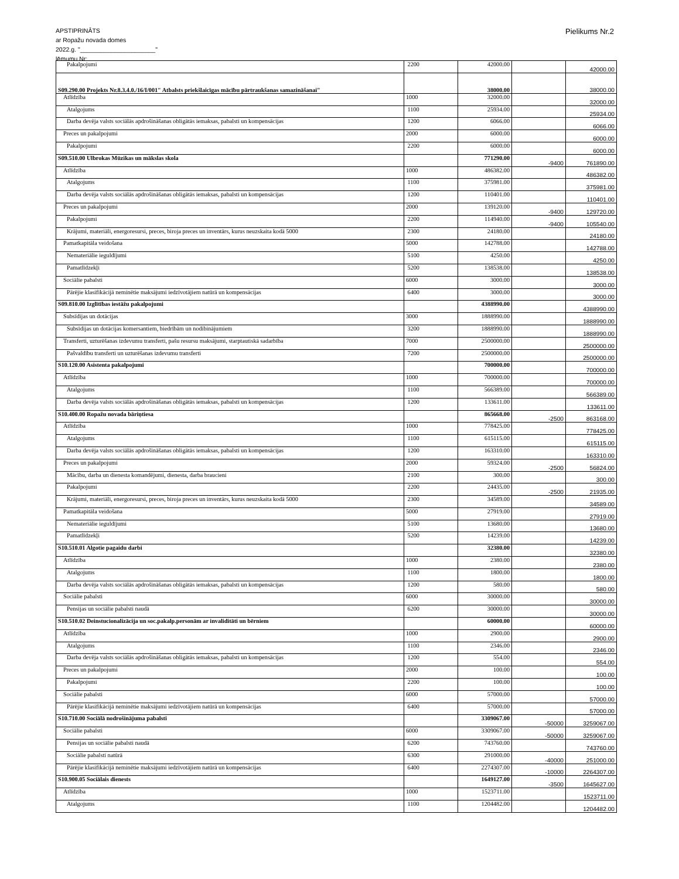APSTIPRINĀTS
ar Ropažu novada domes
2022.g. "______________________"
lēmumu Nr:
Pielikums Nr.2
| Pakalpojumi | 2200 | 42000.00 | | 42000.00 |
| S09.290.00 Projekts Nr.8.3.4.0./16/I/001" Atbalsts priekšlaicīgas mācību pārtraukšanas samazināšanai" | | 38000.00 | | 38000.00 |
| Atlīdzība | 1000 | 32000.00 | | 32000.00 |
| Atalgojums | 1100 | 25934.00 | | 25934.00 |
| Darba devēja valsts sociālās apdrošināšanas obligātās iemaksas, pabalsti un kompensācijas | 1200 | 6066.00 | | 6066.00 |
| Preces un pakalpojumi | 2000 | 6000.00 | | 6000.00 |
| Pakalpojumi | 2200 | 6000.00 | | 6000.00 |
| S09.510.00 Ulbrokas Mūzikas un mākslas skola | | 771290.00 | -9400 | 761890.00 |
| Atlīdzība | 1000 | 486382.00 | | 486382.00 |
| Atalgojums | 1100 | 375981.00 | | 375981.00 |
| Darba devēja valsts sociālās apdrošināšanas obligātās iemaksas, pabalsti un kompensācijas | 1200 | 110401.00 | | 110401.00 |
| Preces un pakalpojumi | 2000 | 139120.00 | -9400 | 129720.00 |
| Pakalpojumi | 2200 | 114940.00 | -9400 | 105540.00 |
| Krājumi, materiāli, energoresursi, preces, biroja preces un inventārs, kurus neuzskaita kodā 5000 | 2300 | 24180.00 | | 24180.00 |
| Pamatkapitāla veidošana | 5000 | 142788.00 | | 142788.00 |
| Nemateriālie ieguldījumi | 5100 | 4250.00 | | 4250.00 |
| Pamatlīdzekļi | 5200 | 138538.00 | | 138538.00 |
| Sociālie pabalsti | 6000 | 3000.00 | | 3000.00 |
| Pārējie klasifikācijā neminētie maksājumi iedzīvotājiem natūrā un kompensācijas | 6400 | 3000.00 | | 3000.00 |
| S09.810.00 Izglītības iestāžu pakalpojumi | | 4388990.00 | | 4388990.00 |
| Subsīdijas un dotācijas | 3000 | 1888990.00 | | 1888990.00 |
| Subsīdijas un dotācijas komersantiem, biedrībām un nodibinājumiem | 3200 | 1888990.00 | | 1888990.00 |
| Transferti, uzturēšanas izdevumu transferti, pašu resursu maksājumi, starptautiskā sadarbība | 7000 | 2500000.00 | | 2500000.00 |
| Pašvaldību transferti un uzturēšanas izdevumu transferti | 7200 | 2500000.00 | | 2500000.00 |
| S10.120.00 Asistenta pakalpojumi | | 700000.00 | | 700000.00 |
| Atlīdzība | 1000 | 700000.00 | | 700000.00 |
| Atalgojums | 1100 | 566389.00 | | 566389.00 |
| Darba devēja valsts sociālās apdrošināšanas obligātās iemaksas, pabalsti un kompensācijas | 1200 | 133611.00 | | 133611.00 |
| S10.400.00 Ropažu novada bāriņtiesa | | 865668.00 | -2500 | 863168.00 |
| Atlīdzība | 1000 | 778425.00 | | 778425.00 |
| Atalgojums | 1100 | 615115.00 | | 615115.00 |
| Darba devēja valsts sociālās apdrošināšanas obligātās iemaksas, pabalsti un kompensācijas | 1200 | 163310.00 | | 163310.00 |
| Preces un pakalpojumi | 2000 | 59324.00 | -2500 | 56824.00 |
| Mācību, darba un dienesta komandējumi, dienesta, darba braucieni | 2100 | 300.00 | | 300.00 |
| Pakalpojumi | 2200 | 24435.00 | -2500 | 21935.00 |
| Krājumi, materiāli, energoresursi, preces, biroja preces un inventārs, kurus neuzskaita kodā 5000 | 2300 | 34589.00 | | 34589.00 |
| Pamatkapitāla veidošana | 5000 | 27919.00 | | 27919.00 |
| Nemateriālie ieguldījumi | 5100 | 13680.00 | | 13680.00 |
| Pamatlīdzekļi | 5200 | 14239.00 | | 14239.00 |
| S10.510.01 Algotie pagaidu darbi | | 32380.00 | | 32380.00 |
| Atlīdzība | 1000 | 2380.00 | | 2380.00 |
| Atalgojums | 1100 | 1800.00 | | 1800.00 |
| Darba devēja valsts sociālās apdrošināšanas obligātās iemaksas, pabalsti un kompensācijas | 1200 | 580.00 | | 580.00 |
| Sociālie pabalsti | 6000 | 30000.00 | | 30000.00 |
| Pensijas un sociālie pabalsti naudā | 6200 | 30000.00 | | 30000.00 |
| S10.510.02 Deinstucionalizācija un soc.pakalp.personām ar invaliditāti un bērniem | | 60000.00 | | 60000.00 |
| Atlīdzība | 1000 | 2900.00 | | 2900.00 |
| Atalgojums | 1100 | 2346.00 | | 2346.00 |
| Darba devēja valsts sociālās apdrošināšanas obligātās iemaksas, pabalsti un kompensācijas | 1200 | 554.00 | | 554.00 |
| Preces un pakalpojumi | 2000 | 100.00 | | 100.00 |
| Pakalpojumi | 2200 | 100.00 | | 100.00 |
| Sociālie pabalsti | 6000 | 57000.00 | | 57000.00 |
| Pārējie klasifikācijā neminētie maksājumi iedzīvotājiem natūrā un kompensācijas | 6400 | 57000.00 | | 57000.00 |
| S10.710.00 Sociālā nodrošinājuma pabalsti | | 3309067.00 | -50000 | 3259067.00 |
| Sociālie pabalsti | 6000 | 3309067.00 | -50000 | 3259067.00 |
| Pensijas un sociālie pabalsti naudā | 6200 | 743760.00 | | 743760.00 |
| Sociālie pabalsti natūrā | 6300 | 291000.00 | -40000 | 251000.00 |
| Pārējie klasifikācijā neminētie maksājumi iedzīvotājiem natūrā un kompensācijas | 6400 | 2274307.00 | -10000 | 2264307.00 |
| S10.900.05 Sociālais dienests | | 1649127.00 | -3500 | 1645627.00 |
| Atlīdzība | 1000 | 1523711.00 | | 1523711.00 |
| Atalgojums | 1100 | 1204482.00 | | 1204482.00 |